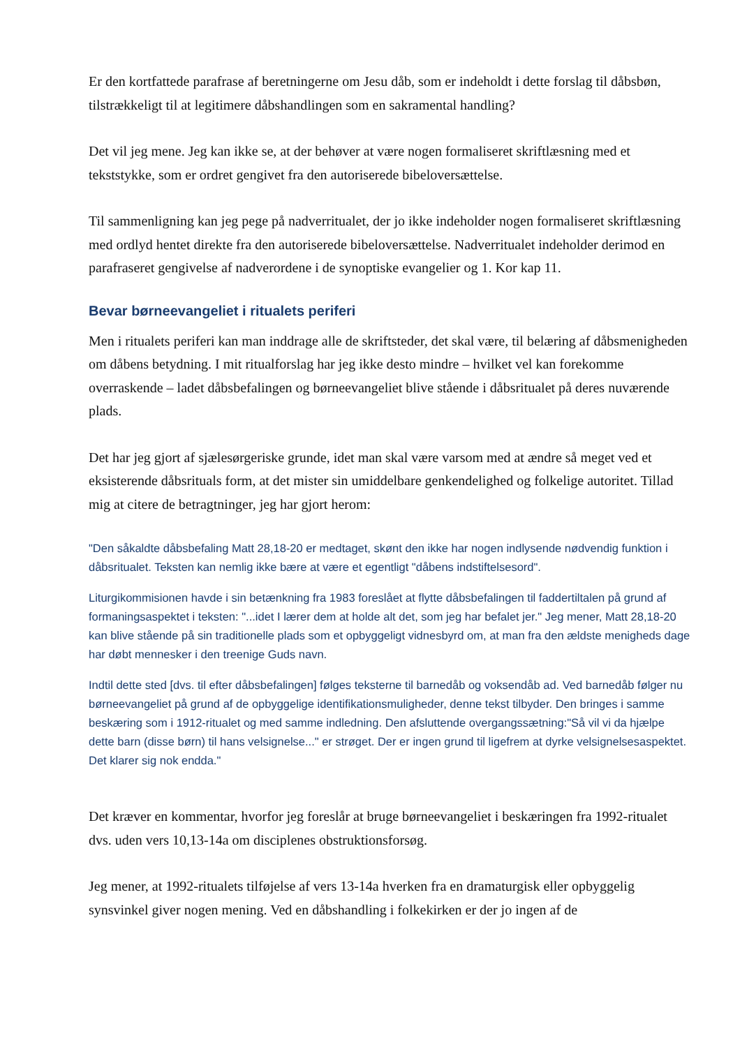Er den kortfattede parafrase af beretningerne om Jesu dåb, som er indeholdt i dette forslag til dåbsbøn, tilstrækkeligt til at legitimere dåbshandlingen som en sakramental handling?
Det vil jeg mene. Jeg kan ikke se, at der behøver at være nogen formaliseret skriftlæsning med et tekststykke, som er ordret gengivet fra den autoriserede bibeloversættelse.
Til sammenligning kan jeg pege på nadverritualet, der jo ikke indeholder nogen formaliseret skriftlæsning med ordlyd hentet direkte fra den autoriserede bibeloversættelse. Nadverritualet indeholder derimod en parafraseret gengivelse af nadverordene i de synoptiske evangelier og 1. Kor kap 11.
Bevar børneevangeliet i ritualets periferi
Men i ritualets periferi kan man inddrage alle de skriftsteder, det skal være, til belæring af dåbsmenigheden om dåbens betydning. I mit ritualforslag har jeg ikke desto mindre – hvilket vel kan forekomme overraskende – ladet dåbsbefalingen og børneevangeliet blive stående i dåbsritualet på deres nuværende plads.
Det har jeg gjort af sjælesørgeriske grunde, idet man skal være varsom med at ændre så meget ved et eksisterende dåbsrituals form, at det mister sin umiddelbare genkendelighed og folkelige autoritet. Tillad mig at citere de betragtninger, jeg har gjort herom:
"Den såkaldte dåbsbefaling Matt 28,18-20 er medtaget, skønt den ikke har nogen indlysende nødvendig funktion i dåbsritualet. Teksten kan nemlig ikke bære at være et egentligt "dåbens indstiftelsesord".
Liturgikommisionen havde i sin betænkning fra 1983 foreslået at flytte dåbsbefalingen til faddertiltalen på grund af formaningsaspektet i teksten: "...idet I lærer dem at holde alt det, som jeg har befalet jer." Jeg mener, Matt 28,18-20 kan blive stående på sin traditionelle plads som et opbyggeligt vidnesbyrd om, at man fra den ældste menigheds dage har døbt mennesker i den treenige Guds navn.
Indtil dette sted [dvs. til efter dåbsbefalingen] følges teksterne til barnedåb og voksendåb ad. Ved barnedåb følger nu børneevangeliet på grund af de opbyggelige identifikationsmuligheder, denne tekst tilbyder. Den bringes i samme beskæring som i 1912-ritualet og med samme indledning. Den afsluttende overgangssætning:"Så vil vi da hjælpe dette barn (disse børn) til hans velsignelse..." er strøget. Der er ingen grund til ligefrem at dyrke velsignelsesaspektet. Det klarer sig nok endda."
Det kræver en kommentar, hvorfor jeg foreslår at bruge børneevangeliet i beskæringen fra 1992-ritualet dvs. uden vers 10,13-14a om disciplenes obstruktionsforsøg.
Jeg mener, at 1992-ritualets tilføjelse af vers 13-14a hverken fra en dramaturgisk eller opbyggelig synsvinkel giver nogen mening. Ved en dåbshandling i folkekirken er der jo ingen af de